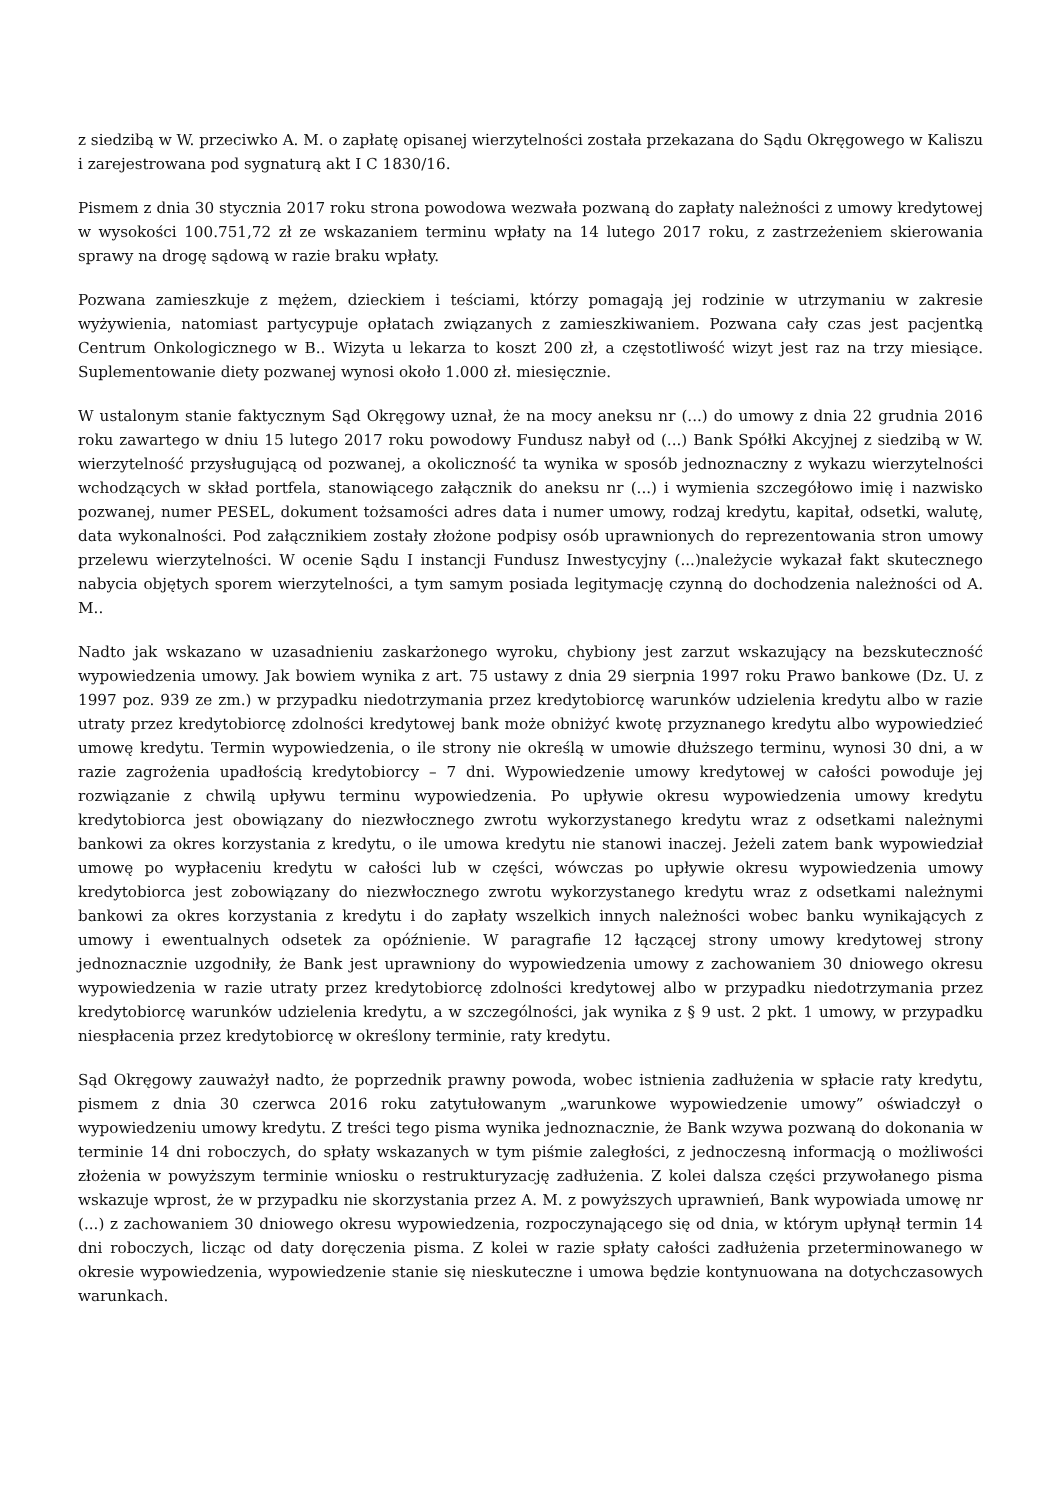z siedzibą w W. przeciwko A. M. o zapłatę opisanej wierzytelności została przekazana do Sądu Okręgowego w Kaliszu i zarejestrowana pod sygnaturą akt I C 1830/16.
Pismem z dnia 30 stycznia 2017 roku strona powodowa wezwała pozwaną do zapłaty należności z umowy kredytowej w wysokości 100.751,72 zł ze wskazaniem terminu wpłaty na 14 lutego 2017 roku, z zastrzeżeniem skierowania sprawy na drogę sądową w razie braku wpłaty.
Pozwana zamieszkuje z mężem, dzieckiem i teściami, którzy pomagają jej rodzinie w utrzymaniu w zakresie wyżywienia, natomiast partycypuje opłatach związanych z zamieszkiwaniem. Pozwana cały czas jest pacjentką Centrum Onkologicznego w B.. Wizyta u lekarza to koszt 200 zł, a częstotliwość wizyt jest raz na trzy miesiące. Suplementowanie diety pozwanej wynosi około 1.000 zł. miesięcznie.
W ustalonym stanie faktycznym Sąd Okręgowy uznał, że na mocy aneksu nr (...) do umowy z dnia 22 grudnia 2016 roku zawartego w dniu 15 lutego 2017 roku powodowy Fundusz nabył od (...) Bank Spółki Akcyjnej z siedzibą w W. wierzytelność przysługującą od pozwanej, a okoliczność ta wynika w sposób jednoznaczny z wykazu wierzytelności wchodzących w skład portfela, stanowiącego załącznik do aneksu nr (...) i wymienia szczegółowo imię i nazwisko pozwanej, numer PESEL, dokument tożsamości adres data i numer umowy, rodzaj kredytu, kapitał, odsetki, walutę, data wykonalności. Pod załącznikiem zostały złożone podpisy osób uprawnionych do reprezentowania stron umowy przelewu wierzytelności. W ocenie Sądu I instancji Fundusz Inwestycyjny (...)należycie wykazał fakt skutecznego nabycia objętych sporem wierzytelności, a tym samym posiada legitymację czynną do dochodzenia należności od A. M..
Nadto jak wskazano w uzasadnieniu zaskarżonego wyroku, chybiony jest zarzut wskazujący na bezskuteczność wypowiedzenia umowy. Jak bowiem wynika z art. 75 ustawy z dnia 29 sierpnia 1997 roku Prawo bankowe (Dz. U. z 1997 poz. 939 ze zm.) w przypadku niedotrzymania przez kredytobiorcę warunków udzielenia kredytu albo w razie utraty przez kredytobiorcę zdolności kredytowej bank może obniżyć kwotę przyznanego kredytu albo wypowiedzieć umowę kredytu. Termin wypowiedzenia, o ile strony nie określą w umowie dłuższego terminu, wynosi 30 dni, a w razie zagrożenia upadłością kredytobiorcy – 7 dni. Wypowiedzenie umowy kredytowej w całości powoduje jej rozwiązanie z chwilą upływu terminu wypowiedzenia. Po upływie okresu wypowiedzenia umowy kredytu kredytobiorca jest obowiązany do niezwłocznego zwrotu wykorzystanego kredytu wraz z odsetkami należnymi bankowi za okres korzystania z kredytu, o ile umowa kredytu nie stanowi inaczej. Jeżeli zatem bank wypowiedział umowę po wypłaceniu kredytu w całości lub w części, wówczas po upływie okresu wypowiedzenia umowy kredytobiorca jest zobowiązany do niezwłocznego zwrotu wykorzystanego kredytu wraz z odsetkami należnymi bankowi za okres korzystania z kredytu i do zapłaty wszelkich innych należności wobec banku wynikających z umowy i ewentualnych odsetek za opóźnienie. W paragrafie 12 łączącej strony umowy kredytowej strony jednoznacznie uzgodniły, że Bank jest uprawniony do wypowiedzenia umowy z zachowaniem 30 dniowego okresu wypowiedzenia w razie utraty przez kredytobiorcę zdolności kredytowej albo w przypadku niedotrzymania przez kredytobiorcę warunków udzielenia kredytu, a w szczególności, jak wynika z § 9 ust. 2 pkt. 1 umowy, w przypadku niespłacenia przez kredytobiorcę w określony terminie, raty kredytu.
Sąd Okręgowy zauważył nadto, że poprzednik prawny powoda, wobec istnienia zadłużenia w spłacie raty kredytu, pismem z dnia 30 czerwca 2016 roku zatytułowanym „warunkowe wypowiedzenie umowy” oświadczył o wypowiedzeniu umowy kredytu. Z treści tego pisma wynika jednoznacznie, że Bank wzywa pozwaną do dokonania w terminie 14 dni roboczych, do spłaty wskazanych w tym piśmie zaległości, z jednoczesną informacją o możliwości złożenia w powyższym terminie wniosku o restrukturyzację zadłużenia. Z kolei dalsza części przywołanego pisma wskazuje wprost, że w przypadku nie skorzystania przez A. M. z powyższych uprawnień, Bank wypowiada umowę nr (...) z zachowaniem 30 dniowego okresu wypowiedzenia, rozpoczynającego się od dnia, w którym upłynął termin 14 dni roboczych, licząc od daty doręczenia pisma. Z kolei w razie spłaty całości zadłużenia przeterminowanego w okresie wypowiedzenia, wypowiedzenie stanie się nieskuteczne i umowa będzie kontynuowana na dotychczasowych warunkach.